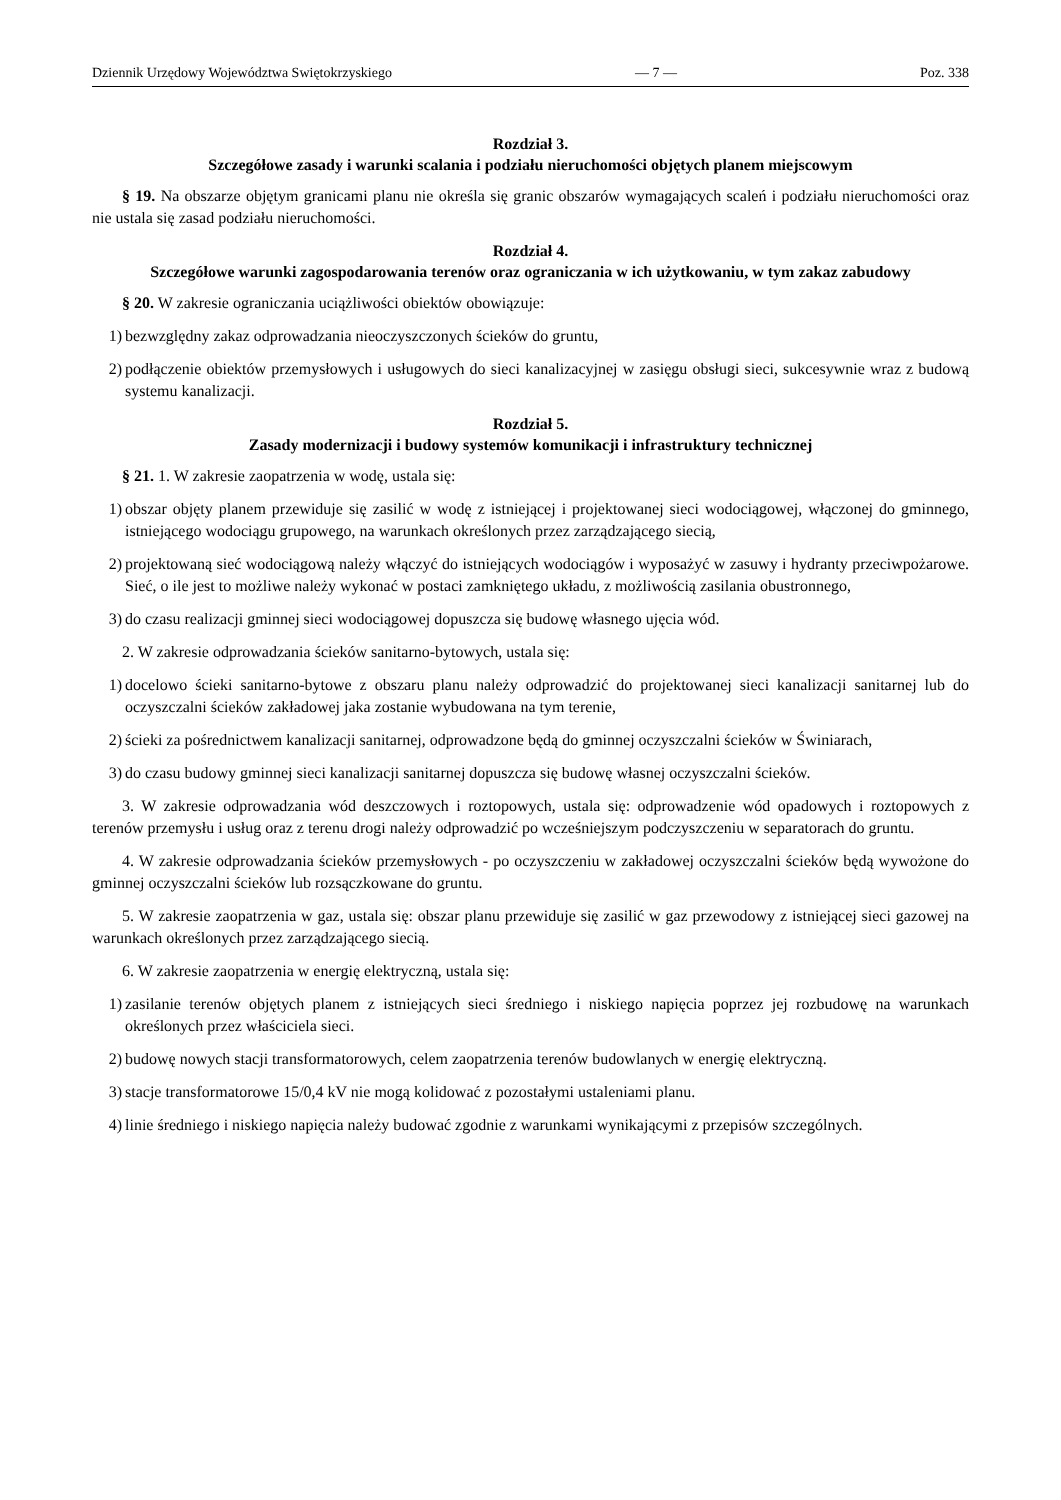Dziennik Urzędowy Województwa Swiętokrzyskiego — 7 — Poz. 338
Rozdział 3.
Szczegółowe zasady i warunki scalania i podziału nieruchomości objętych planem miejscowym
§ 19. Na obszarze objętym granicami planu nie określa się granic obszarów wymagających scaleń i podziału nieruchomości oraz nie ustala się zasad podziału nieruchomości.
Rozdział 4.
Szczegółowe warunki zagospodarowania terenów oraz ograniczania w ich użytkowaniu, w tym zakaz zabudowy
§ 20. W zakresie ograniczania uciążliwości obiektów obowiązuje:
1) bezwzględny zakaz odprowadzania nieoczyszczonych ścieków do gruntu,
2) podłączenie obiektów przemysłowych i usługowych do sieci kanalizacyjnej w zasięgu obsługi sieci, sukcesywnie wraz z budową systemu kanalizacji.
Rozdział 5.
Zasady modernizacji i budowy systemów komunikacji i infrastruktury technicznej
§ 21. 1. W zakresie zaopatrzenia w wodę, ustala się:
1) obszar objęty planem przewiduje się zasilić w wodę z istniejącej i projektowanej sieci wodociągowej, włączonej do gminnego, istniejącego wodociągu grupowego, na warunkach określonych przez zarządzającego siecią,
2) projektowaną sieć wodociągową należy włączyć do istniejących wodociągów i wyposażyć w zasuwy i hydranty przeciwpożarowe. Sieć, o ile jest to możliwe należy wykonać w postaci zamkniętego układu, z możliwością zasilania obustronnego,
3) do czasu realizacji gminnej sieci wodociągowej dopuszcza się budowę własnego ujęcia wód.
2. W zakresie odprowadzania ścieków sanitarno-bytowych, ustala się:
1) docelowo ścieki sanitarno-bytowe z obszaru planu należy odprowadzić do projektowanej sieci kanalizacji sanitarnej lub do oczyszczalni ścieków zakładowej jaka zostanie wybudowana na tym terenie,
2) ścieki za pośrednictwem kanalizacji sanitarnej, odprowadzone będą do gminnej oczyszczalni ścieków w Świniarach,
3) do czasu budowy gminnej sieci kanalizacji sanitarnej dopuszcza się budowę własnej oczyszczalni ścieków.
3. W zakresie odprowadzania wód deszczowych i roztopowych, ustala się: odprowadzenie wód opadowych i roztopowych z terenów przemysłu i usług oraz z terenu drogi należy odprowadzić po wcześniejszym podczyszczeniu w separatorach do gruntu.
4. W zakresie odprowadzania ścieków przemysłowych - po oczyszczeniu w zakładowej oczyszczalni ścieków będą wywożone do gminnej oczyszczalni ścieków lub rozsączkowane do gruntu.
5. W zakresie zaopatrzenia w gaz, ustala się: obszar planu przewiduje się zasilić w gaz przewodowy z istniejącej sieci gazowej na warunkach określonych przez zarządzającego siecią.
6. W zakresie zaopatrzenia w energię elektryczną, ustala się:
1) zasilanie terenów objętych planem z istniejących sieci średniego i niskiego napięcia poprzez jej rozbudowę na warunkach określonych przez właściciela sieci.
2) budowę nowych stacji transformatorowych, celem zaopatrzenia terenów budowlanych w energię elektryczną.
3) stacje transformatorowe 15/0,4 kV nie mogą kolidować z pozostałymi ustaleniami planu.
4) linie średniego i niskiego napięcia należy budować zgodnie z warunkami wynikającymi z przepisów szczególnych.